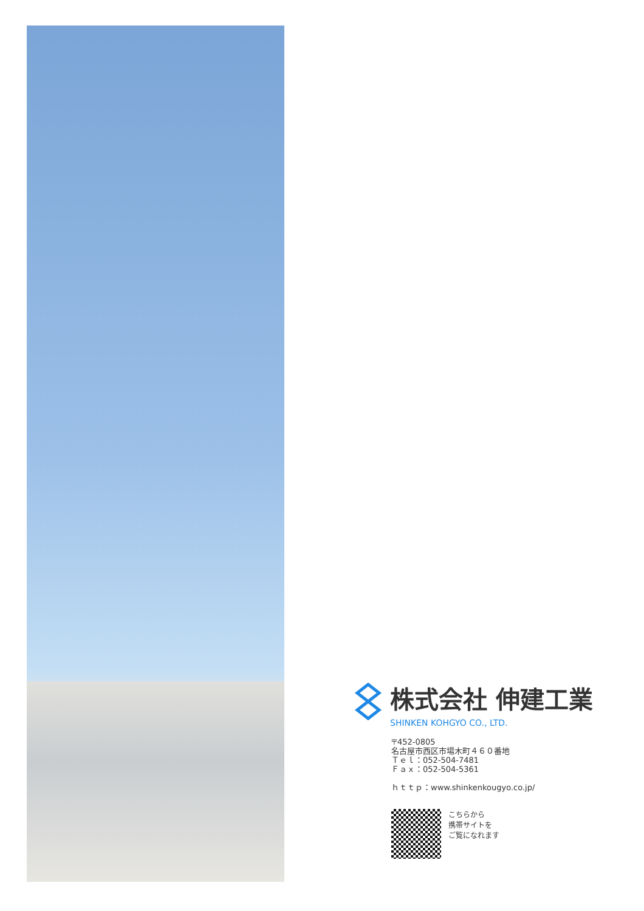株式会社 伸建工業
SHINKEN KOHGYO CO., LTD.
〒452-0805
名古屋市西区市場木町４６０番地
Ｔｅｌ：052-504-7481
Ｆａｘ：052-504-5361
ｈｔｔｐ：www.shinkenkougyo.co.jp/
こちらから
携帯サイトを
ご覧になれます